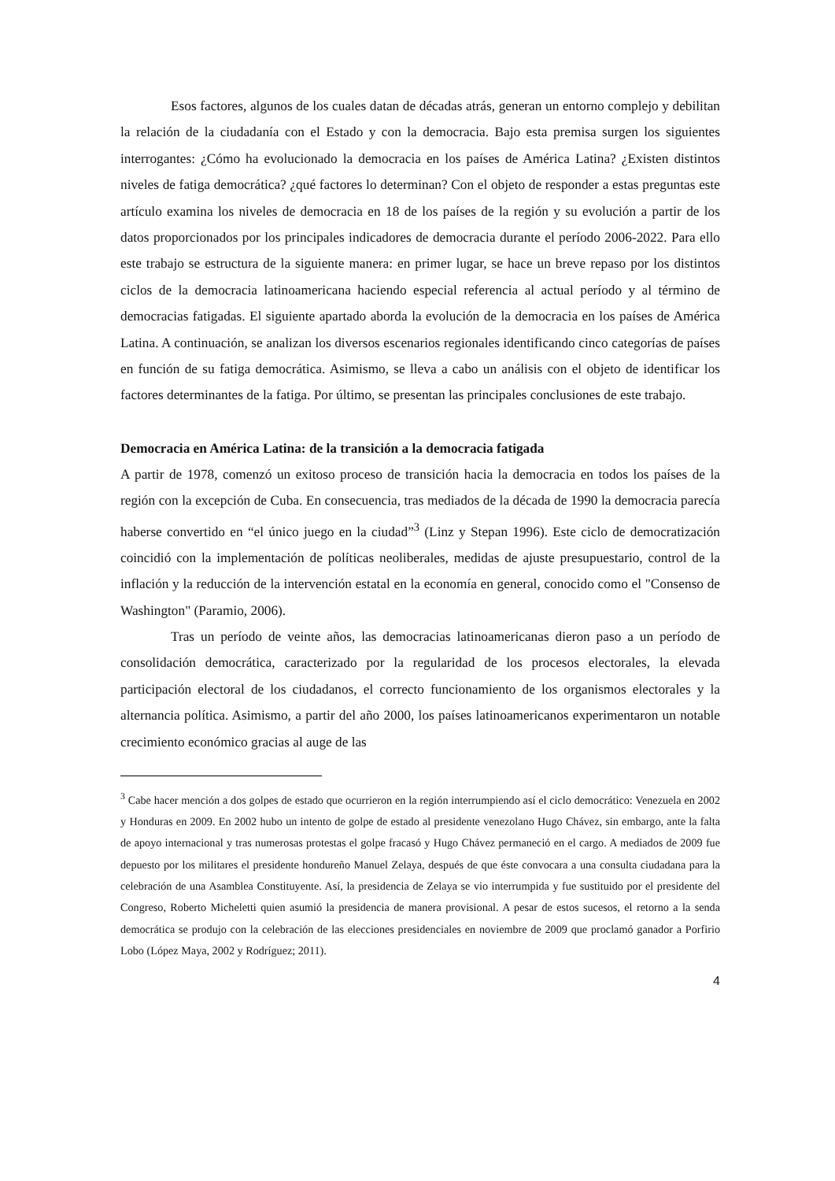Esos factores, algunos de los cuales datan de décadas atrás, generan un entorno complejo y debilitan la relación de la ciudadanía con el Estado y con la democracia. Bajo esta premisa surgen los siguientes interrogantes: ¿Cómo ha evolucionado la democracia en los países de América Latina? ¿Existen distintos niveles de fatiga democrática? ¿qué factores lo determinan? Con el objeto de responder a estas preguntas este artículo examina los niveles de democracia en 18 de los países de la región y su evolución a partir de los datos proporcionados por los principales indicadores de democracia durante el período 2006-2022. Para ello este trabajo se estructura de la siguiente manera: en primer lugar, se hace un breve repaso por los distintos ciclos de la democracia latinoamericana haciendo especial referencia al actual período y al término de democracias fatigadas. El siguiente apartado aborda la evolución de la democracia en los países de América Latina. A continuación, se analizan los diversos escenarios regionales identificando cinco categorías de países en función de su fatiga democrática. Asimismo, se lleva a cabo un análisis con el objeto de identificar los factores determinantes de la fatiga. Por último, se presentan las principales conclusiones de este trabajo.
Democracia en América Latina: de la transición a la democracia fatigada
A partir de 1978, comenzó un exitoso proceso de transición hacia la democracia en todos los países de la región con la excepción de Cuba. En consecuencia, tras mediados de la década de 1990 la democracia parecía haberse convertido en “el único juego en la ciudad”<sup>3</sup> (Linz y Stepan 1996). Este ciclo de democratización coincidió con la implementación de políticas neoliberales, medidas de ajuste presupuestario, control de la inflación y la reducción de la intervención estatal en la economía en general, conocido como el "Consenso de Washington" (Paramio, 2006).
Tras un período de veinte años, las democracias latinoamericanas dieron paso a un período de consolidación democrática, caracterizado por la regularidad de los procesos electorales, la elevada participación electoral de los ciudadanos, el correcto funcionamiento de los organismos electorales y la alternancia política. Asimismo, a partir del año 2000, los países latinoamericanos experimentaron un notable crecimiento económico gracias al auge de las
<sup>3</sup> Cabe hacer mención a dos golpes de estado que ocurrieron en la región interrumpiendo así el ciclo democrático: Venezuela en 2002 y Honduras en 2009. En 2002 hubo un intento de golpe de estado al presidente venezolano Hugo Chávez, sin embargo, ante la falta de apoyo internacional y tras numerosas protestas el golpe fracasó y Hugo Chávez permaneció en el cargo. A mediados de 2009 fue depuesto por los militares el presidente hondureño Manuel Zelaya, después de que éste convocara a una consulta ciudadana para la celebración de una Asamblea Constituyente. Así, la presidencia de Zelaya se vio interrumpida y fue sustituido por el presidente del Congreso, Roberto Micheletti quien asumió la presidencia de manera provisional. A pesar de estos sucesos, el retorno a la senda democrática se produjo con la celebración de las elecciones presidenciales en noviembre de 2009 que proclamó ganador a Porfirio Lobo (López Maya, 2002 y Rodríguez; 2011).
4